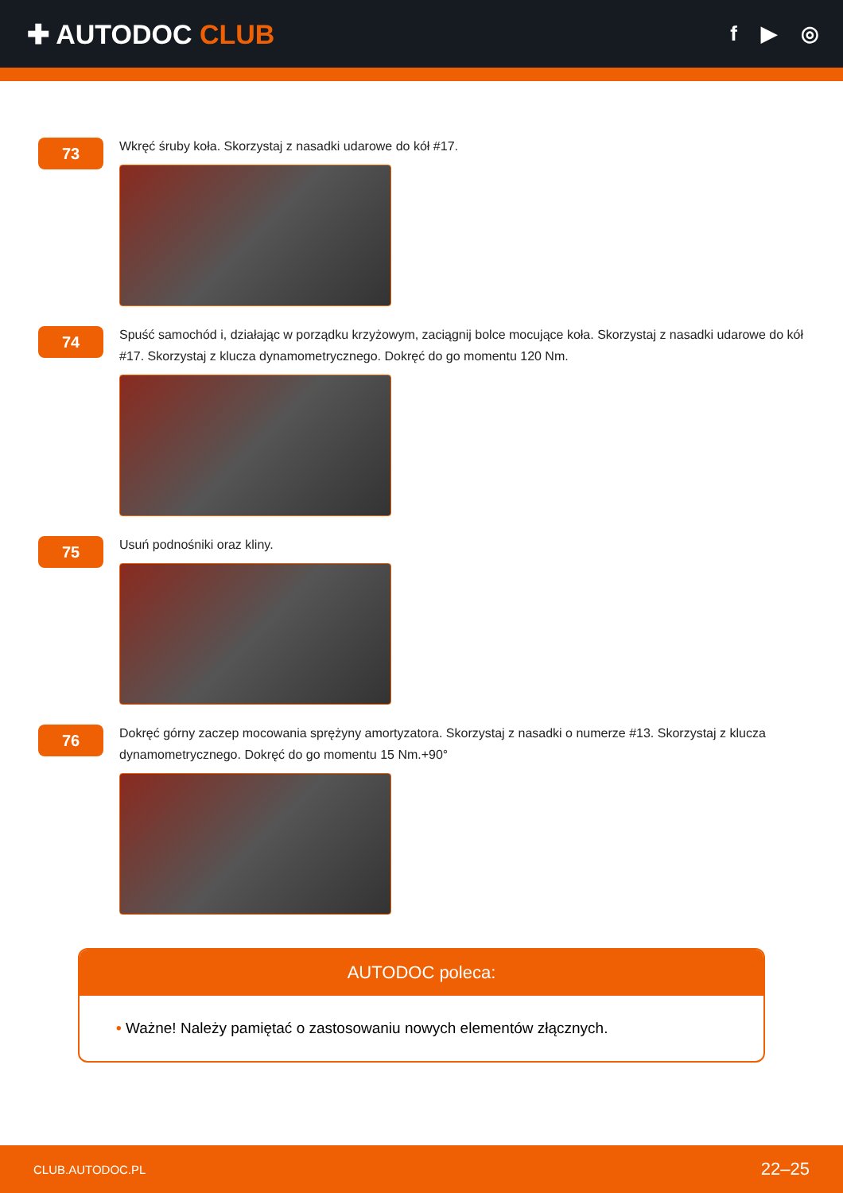✚ AUTODOC CLUB
f ▶ ◎
73
Wkręć śruby koła. Skorzystaj z nasadki udarowe do kół #17.
74
Spuść samochód i, działając w porządku krzyżowym, zaciągnij bolce mocujące koła. Skorzystaj z nasadki udarowe do kół #17. Skorzystaj z klucza dynamometrycznego. Dokręć do go momentu 120 Nm.
75
Usuń podnośniki oraz kliny.
76
Dokręć górny zaczep mocowania sprężyny amortyzatora. Skorzystaj z nasadki o numerze #13. Skorzystaj z klucza dynamometrycznego. Dokręć do go momentu 15 Nm.+90°
AUTODOC poleca:
• Ważne! Należy pamiętać o zastosowaniu nowych elementów złącznych.
CLUB.AUTODOC.PL 22–25